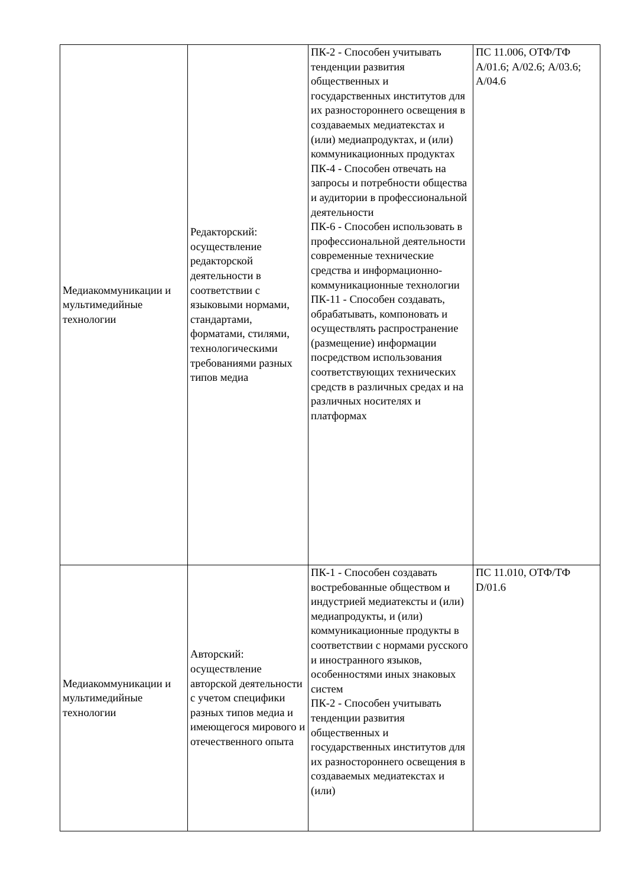| Медиакоммуникации и мультимедийные технологии | Редакторский: осуществление редакторской деятельности в соответствии с языковыми нормами, стандартами, форматами, стилями, технологическими требованиями разных типов медиа | ПК-2 - Способен учитывать тенденции развития общественных и государственных институтов для их разностороннего освещения в создаваемых медиатекстах и (или) медиапродуктах, и (или) коммуникационных продуктах ПК-4 - Способен отвечать на запросы и потребности общества и аудитории в профессиональной деятельности ПК-6 - Способен использовать в профессиональной деятельности современные технические средства и информационно-коммуникационные технологии ПК-11 - Способен создавать, обрабатывать, компоновать и осуществлять распространение (размещение) информации посредством использования соответствующих технических средств в различных средах и на различных носителях и платформах | ПС 11.006, ОТФ/ТФ А/01.6; А/02.6; А/03.6; А/04.6 |
| Медиакоммуникации и мультимедийные технологии | Авторский: осуществление авторской деятельности с учетом специфики разных типов медиа и имеющегося мирового и отечественного опыта | ПК-1 - Способен создавать востребованные обществом и индустрией медиатексты и (или) медиапродукты, и (или) коммуникационные продукты в соответствии с нормами русского и иностранного языков, особенностями иных знаковых систем ПК-2 - Способен учитывать тенденции развития общественных и государственных институтов для их разностороннего освещения в создаваемых медиатекстах и (или) | ПС 11.010, ОТФ/ТФ D/01.6 |